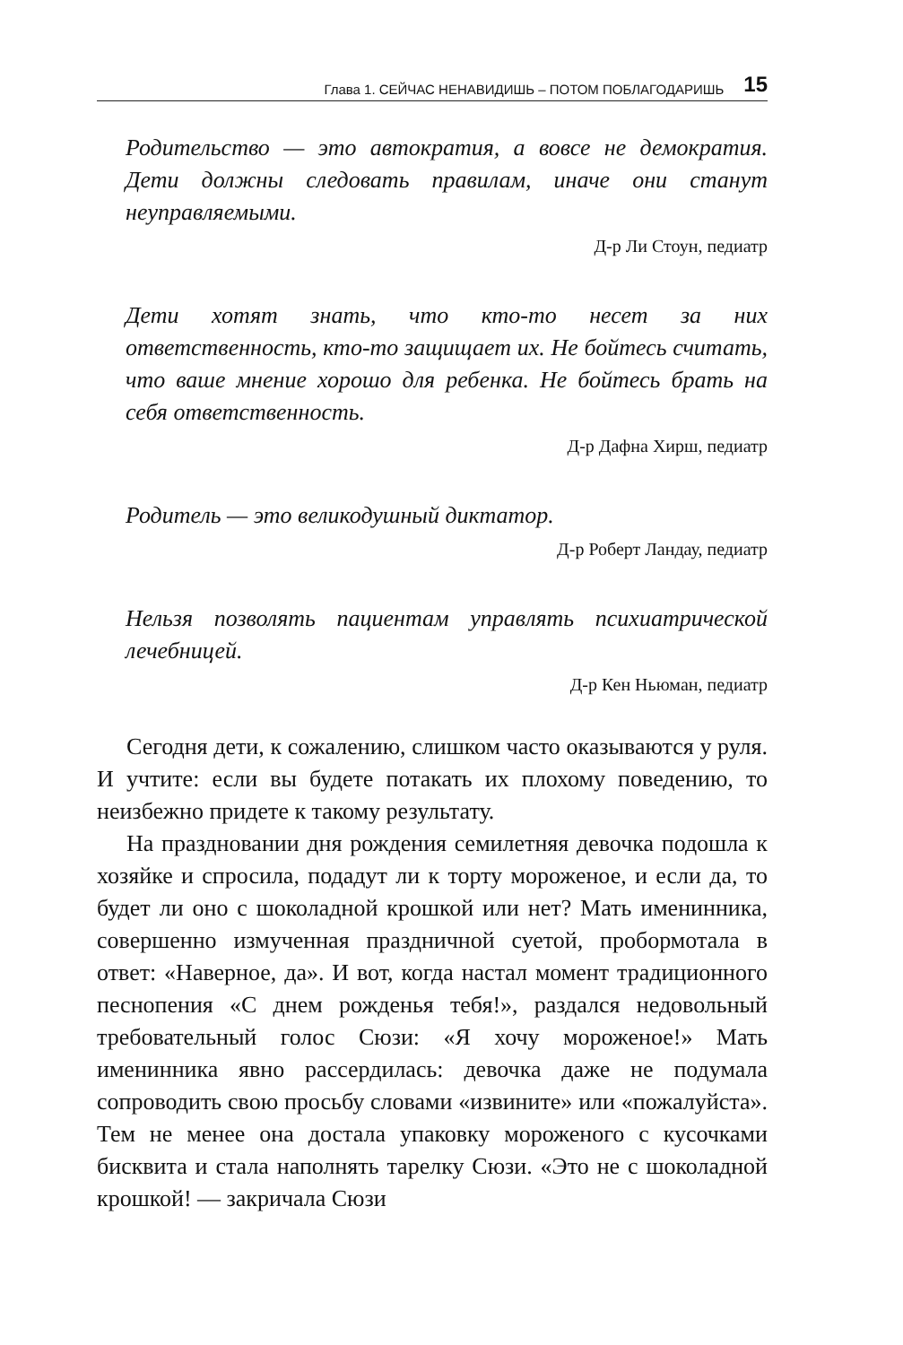Глава 1. СЕЙЧАС НЕНАВИДИШЬ – ПОТОМ ПОБЛАГОДАРИШЬ 15
Родительство — это автократия, а вовсе не демократия. Дети должны следовать правилам, иначе они станут неуправляемыми.
Д-р Ли Стоун, педиатр
Дети хотят знать, что кто-то несет за них ответственность, кто-то защищает их. Не бойтесь считать, что ваше мнение хорошо для ребенка. Не бойтесь брать на себя ответственность.
Д-р Дафна Хирш, педиатр
Родитель — это великодушный диктатор.
Д-р Роберт Ландау, педиатр
Нельзя позволять пациентам управлять психиатрической лечебницей.
Д-р Кен Ньюман, педиатр
Сегодня дети, к сожалению, слишком часто оказываются у руля. И учтите: если вы будете потакать их плохому поведению, то неизбежно придете к такому результату.
На праздновании дня рождения семилетняя девочка подошла к хозяйке и спросила, подадут ли к торту мороженое, и если да, то будет ли оно с шоколадной крошкой или нет? Мать именинника, совершенно измученная праздничной суетой, пробормотала в ответ: «Наверное, да». И вот, когда настал момент традиционного песнопения «С днем рожденья тебя!», раздался недовольный требовательный голос Сюзи: «Я хочу мороженое!» Мать именинника явно рассердилась: девочка даже не подумала сопроводить свою просьбу словами «извините» или «пожалуйста». Тем не менее она достала упаковку мороженого с кусочками бисквита и стала наполнять тарелку Сюзи. «Это не с шоколадной крошкой! — закричала Сюзи